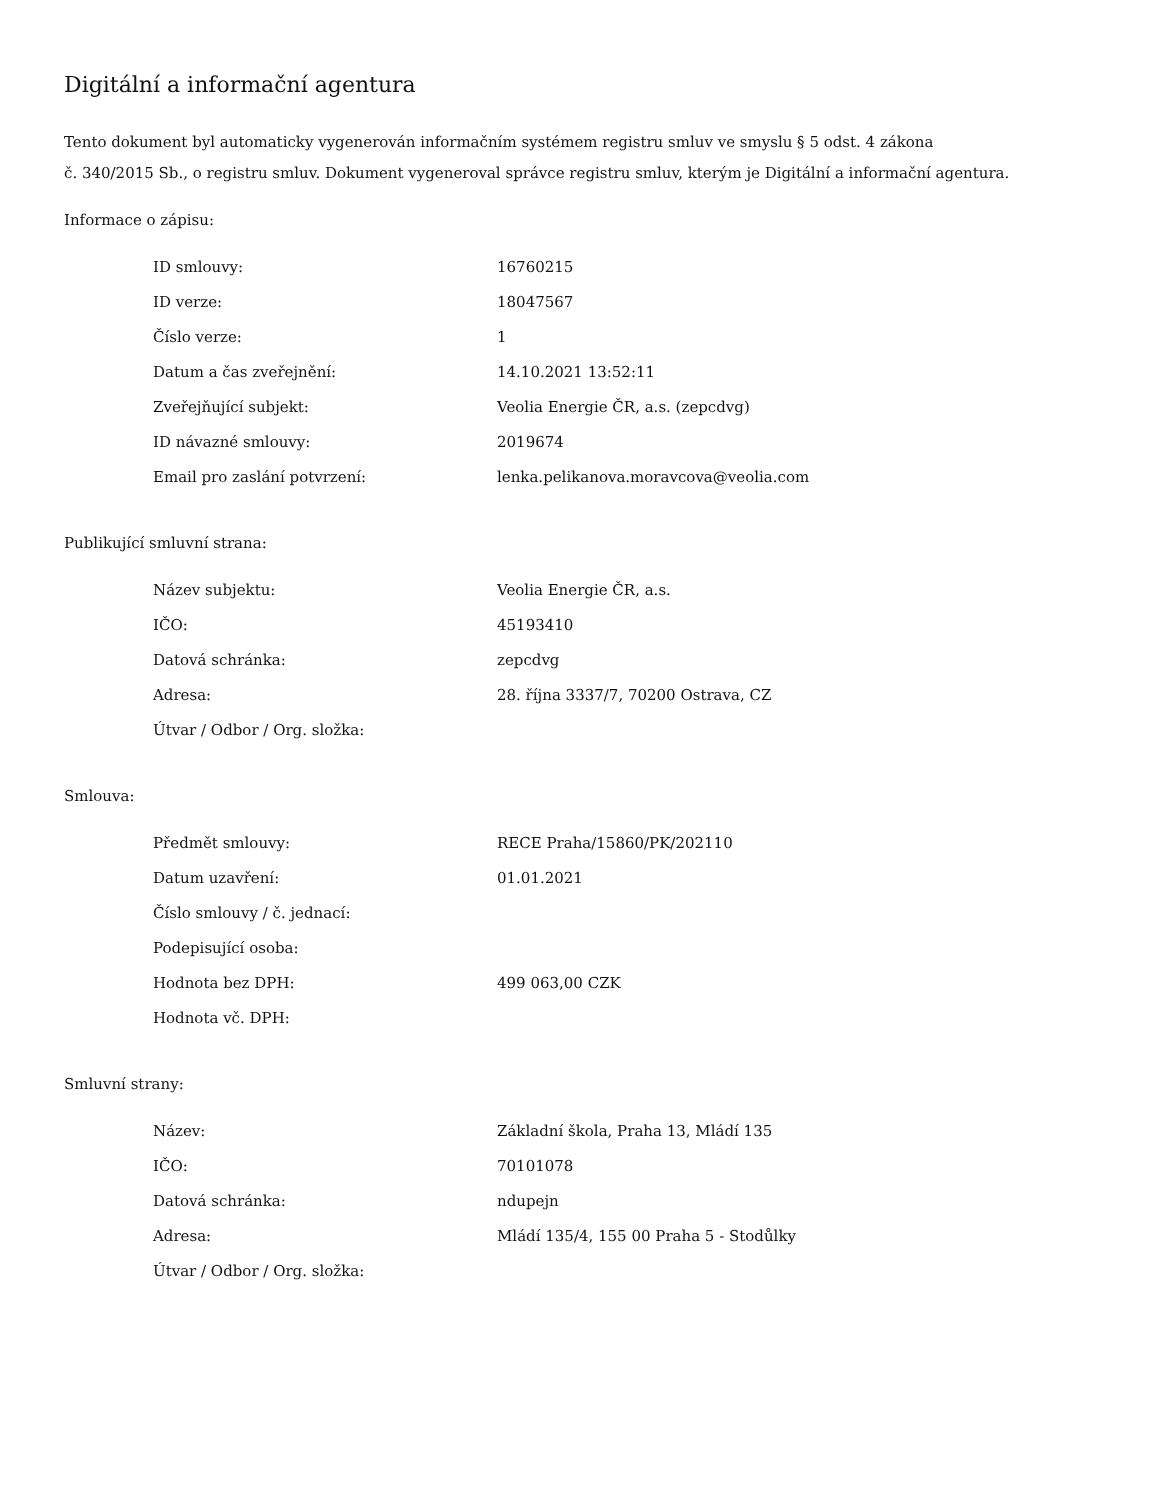Digitální a informační agentura
Tento dokument byl automaticky vygenerován informačním systémem registru smluv ve smyslu § 5 odst. 4 zákona
č. 340/2015 Sb., o registru smluv. Dokument vygeneroval správce registru smluv, kterým je Digitální a informační agentura.
Informace o zápisu:
| ID smlouvy: | 16760215 |
| ID verze: | 18047567 |
| Číslo verze: | 1 |
| Datum a čas zveřejnění: | 14.10.2021 13:52:11 |
| Zveřejňující subjekt: | Veolia Energie ČR, a.s. (zepcdvg) |
| ID návazné smlouvy: | 2019674 |
| Email pro zaslání potvrzení: | lenka.pelikanova.moravcova@veolia.com |
Publikující smluvní strana:
| Název subjektu: | Veolia Energie ČR, a.s. |
| IČO: | 45193410 |
| Datová schránka: | zepcdvg |
| Adresa: | 28. října 3337/7, 70200 Ostrava, CZ |
| Útvar / Odbor / Org. složka: | |
Smlouva:
| Předmět smlouvy: | RECE Praha/15860/PK/202110 |
| Datum uzavření: | 01.01.2021 |
| Číslo smlouvy / č. jednací: | |
| Podepisující osoba: | |
| Hodnota bez DPH: | 499 063,00 CZK |
| Hodnota vč. DPH: | |
Smluvní strany:
| Název: | Základní škola, Praha 13, Mládí 135 |
| IČO: | 70101078 |
| Datová schránka: | ndupejn |
| Adresa: | Mládí 135/4, 155 00 Praha 5 - Stodůlky |
| Útvar / Odbor / Org. složka: | |